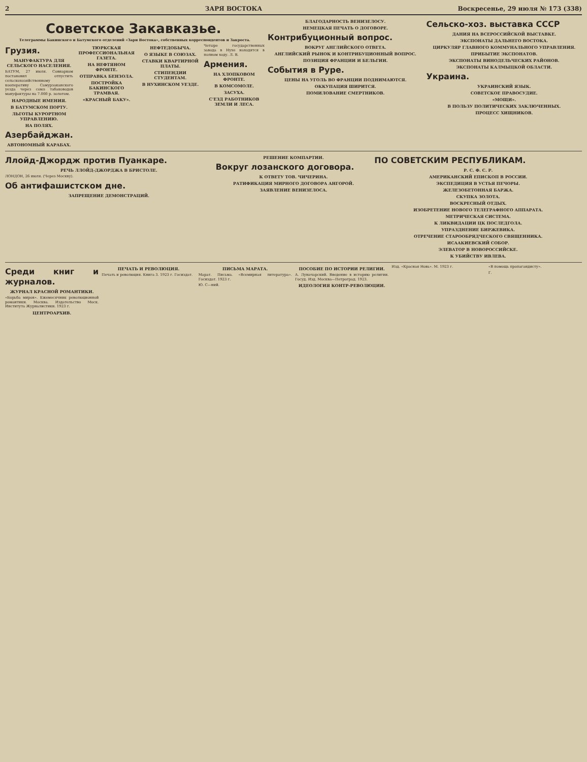2 ЗАРЯ ВОСТОКА Воскресенье, 29 июля № 173 (338)
Советское Закавказье.
Телеграммы Бакинского и Батумского отделений «Зари Востока», собственных корреспондентов и Закроста.
Грузия.
МАНУФАКТУРА ДЛЯ СЕЛЬСКОГО НАСЕЛЕНИЯ.
БАТУМ, 27 июля. Совнарком постановил отпустить сельскохозяйственному кооперативу Самурзаканского уезда через союз табаководов мануфактуры на 7.000 р. золотом.
НАРОДНЫЕ ИМЕНИЯ.
В БАТУМСКОМ ПОРТУ.
ЛЬГОТЫ КУРОРТНОМ УПРАВЛЕНИЮ.
НА ПОЛЯХ.
Азербайджан.
АВТОНОМНЫЙ КАРАБАХ.
ТЮРКСКАЯ ПРОФЕССИОНАЛЬНАЯ ГАЗЕТА.
НА НЕФТЯНОМ ФРОНТЕ.
ОТПРАВКА БЕНЗОЛА.
ПОСТРОЙКА БАКИНСКОГО ТРАМВАЯ.
«КРАСНЫЙ БАКУ».
НЕФТЕДОБЫЧА.
О ЯЗЫКЕ В СОЮЗАХ.
СТАВКИ КВАРТИРНОЙ ПЛАТЫ.
СТИПЕНДИИ СТУДЕНТАМ.
В НУХИНСКОМ УЕЗДЕ.
Четыре государственных завода в Нухе находятся в полном ходу. Л. В.
Армения.
НА ХЛОПКОВОМ ФРОНТЕ.
В КОМСОМОЛЕ.
ЗАСУХА.
С'ЕЗД РАБОТНИКОВ ЗЕМЛИ И ЛЕСА.
БЛАГОДАРНОСТЬ ВЕНИЗЕЛОСУ.
НЕМЕЦКАЯ ПЕЧАТЬ О ДОГОВОРЕ.
Контрибуционный вопрос.
ВОКРУГ АНГЛИЙСКОГО ОТВЕТА.
АНГЛИЙСКИЙ РЫНОК И КОНТРИБУЦИОННЫЙ ВОПРОС.
ПОЗИЦИЯ ФРАНЦИИ И БЕЛЬГИИ.
События в Руре.
ЦЕНЫ НА УГОЛЬ ВО ФРАНЦИИ ПОДНИМАЮТСЯ.
ОККУПАЦИЯ ШИРИТСЯ.
ПОМИЛОВАНИЕ СМЕРТНИКОВ.
Сельско-хоз. выставка СССР
ДАНИЯ НА ВСЕРОССИЙСКОЙ ВЫСТАВКЕ.
ЭКСПОНАТЫ ДАЛЬНЕГО ВОСТОКА.
ЦИРКУЛЯР ГЛАВНОГО КОММУНАЛЬНОГО УПРАВЛЕНИЯ.
ПРИБЫТИЕ ЭКСПОНАТОВ.
ЭКСПОНАТЫ ВИНОДЕЛЬЧЕСКИХ РАЙОНОВ.
ЭКСПОНАТЫ КАЛМЫЦКОЙ ОБЛАСТИ.
Украина.
УКРАИНСКИЙ ЯЗЫК.
СОВЕТСКОЕ ПРАВОСУДИЕ.
«МОЩИ».
В ПОЛЬЗУ ПОЛИТИЧЕСКИХ ЗАКЛЮЧЕННЫХ.
ПРОЦЕСС ХИЩНИКОВ.
Ллойд-Джордж против Пуанкаре.
РЕЧЬ ЛЛОЙД-ДЖОРДЖА В БРИСТОЛЕ.
ЛОНДОН, 26 июля. (Через Москву).
Об антифашистском дне.
ЗАПРЕЩЕНИЕ ДЕМОНСТРАЦИЙ.
РЕШЕНИЕ КОМПАРТИИ.
Вокруг лозанского договора.
К ОТВЕТУ ТОВ. ЧИЧЕРИНА.
РАТИФИКАЦИЯ МИРНОГО ДОГОВОРА АНГОРОЙ.
ЗАЯВЛЕНИЕ ВЕНИЗЕЛОСА.
ПО СОВЕТСКИМ РЕСПУБЛИКАМ.
Р. С. Ф. С. Р.
АМЕРИКАНСКИЙ ЕПИСКОП В РОССИИ.
ЭКСПЕДИЦИЯ В УСТЬЯ ПЕЧОРЫ.
ЖЕЛЕЗОБЕТОННАЯ БАРЖА.
СКУПКА ЗОЛОТА.
ВОСКРЕСНЫЙ ОТДЫХ.
ИЗОБРЕТЕНИЕ НОВОГО ТЕЛЕГРАФНОГО АППАРАТА.
МЕТРИЧЕСКАЯ СИСТЕМА.
К ЛИКВИДАЦИИ ЦК ПОСЛЕДГОЛА.
УПРАЗДНЕНИЕ БИРЖЕВИКА.
ОТРЕЧЕНИЕ СТАРООБРЯДЧЕСКОГО СВЯЩЕННИКА.
ИСААКИЕВСКИЙ СОБОР.
ЭЛЕВАТОР В НОВОРОССИЙСКЕ.
К УБИЙСТВУ ИВЛЕВА.
Среди книг и журналов.
ЖУРНАЛ КРАСНОЙ РОМАНТИКИ.
«Борьба миров». Ежемесячник революционной романтики. Москва. Издательство Моск. Института Журналистики. 1923 г.
ЦЕНТРОАРХИВ.
ПЕЧАТЬ И РЕВОЛЮЦИЯ.
Печать и революция. Книга 3. 1923 г. Госиздат.
ПИСЬМА МАРАТА.
Марат. Письма. «Всемирная литература». Госиздат. 1923 г.
Ю. С—ний.
ПОСОБИЕ ПО ИСТОРИИ РЕЛИГИИ.
А. Луначарский. Введение в историю религии. Госуд. Изд. Москва—Петроград. 1923.
ИДЕОЛОГИЯ КОНТР-РЕВОЛЮЦИИ.
Изд. «Красная Новь». М. 1923 г.
«В помощь пропагандисту».
Г.